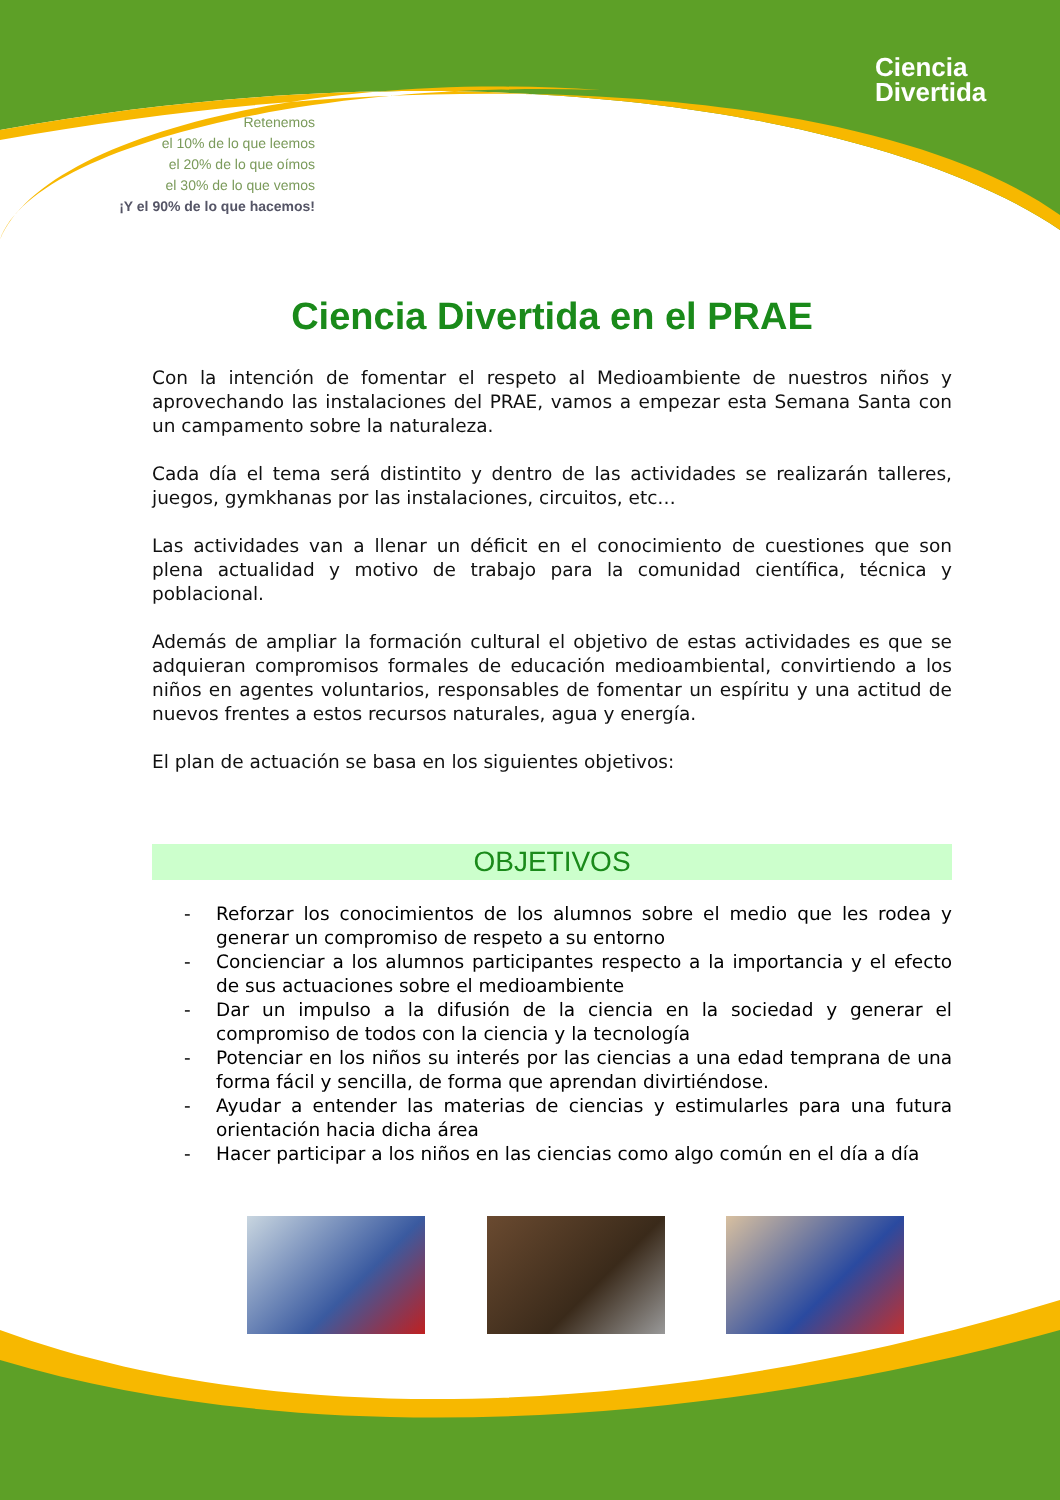Retenemos
el 10% de lo que leemos
el 20% de lo que oímos
el 30% de lo que vemos
¡Y el 90% de lo que hacemos!
Ciencia
Divertida
Ciencia Divertida en el PRAE
Con la intención de fomentar el respeto al Medioambiente de nuestros niños y aprovechando las instalaciones del PRAE, vamos a empezar esta Semana Santa con un campamento sobre la naturaleza.
Cada día el tema será distintito y dentro de las actividades se realizarán talleres, juegos, gymkhanas por las instalaciones, circuitos, etc…
Las actividades van a llenar un déficit en el conocimiento de cuestiones que son plena actualidad y motivo de trabajo para la comunidad científica, técnica y poblacional.
Además de ampliar la formación cultural el objetivo de estas actividades es que se adquieran compromisos formales de educación medioambiental, convirtiendo a los niños en agentes voluntarios, responsables de fomentar un espíritu y una actitud de nuevos frentes a estos recursos naturales, agua y energía.
El plan de actuación se basa en los siguientes objetivos:
OBJETIVOS
- Reforzar los conocimientos de los alumnos sobre el medio que les rodea y generar un compromiso de respeto a su entorno
- Concienciar a los alumnos participantes respecto a la importancia y el efecto de sus actuaciones sobre el medioambiente
- Dar un impulso a la difusión de la ciencia en la sociedad y generar el compromiso de todos con la ciencia y la tecnología
- Potenciar en los niños su interés por las ciencias a una edad temprana de una forma fácil y sencilla, de forma que aprendan divirtiéndose.
- Ayudar a entender las materias de ciencias y estimularles para una futura orientación hacia dicha área
- Hacer participar a los niños en las ciencias como algo común en el día a día